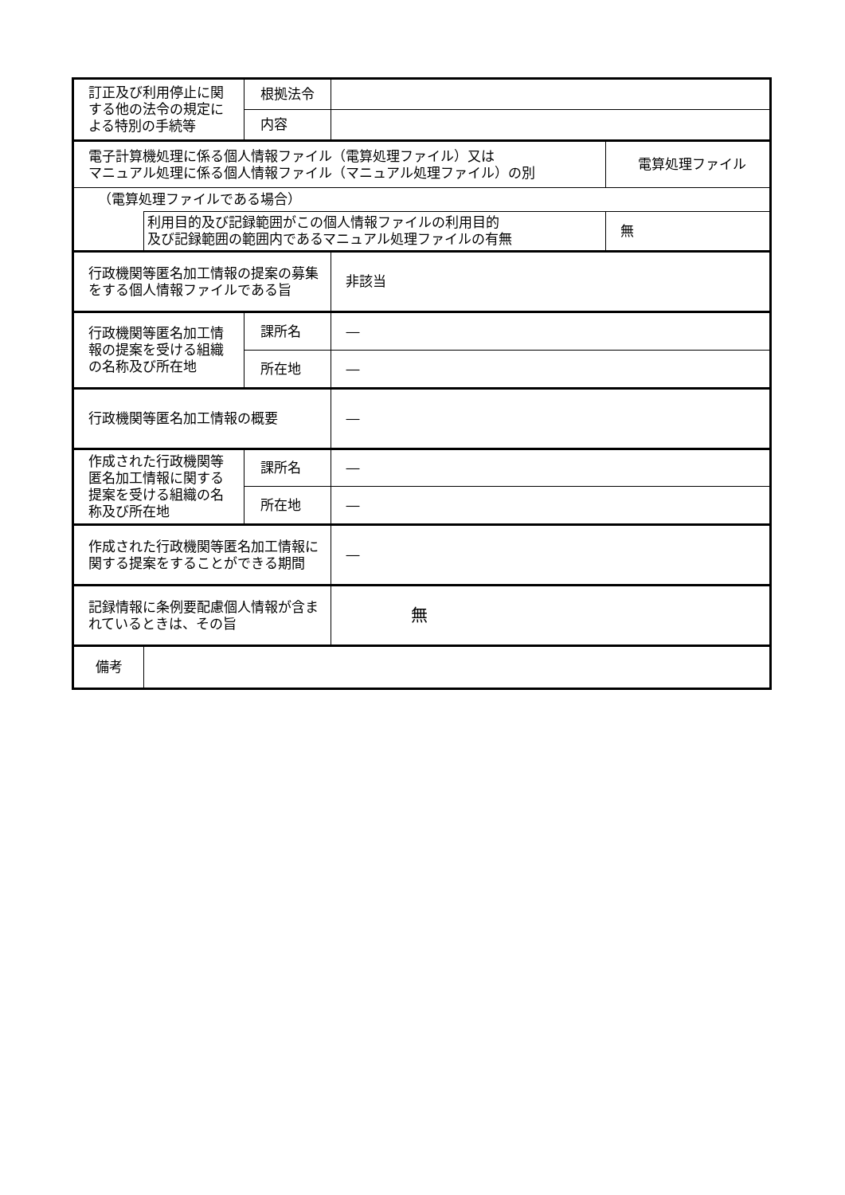| 訂正及び利用停止に関する他の法令の規定による特別の手続等 | | 根拠法令 | | |
| | | 内容 | | |
| 電子計算機処理に係る個人情報ファイル（電算処理ファイル）又は マニュアル処理に係る個人情報ファイル（マニュアル処理ファイル）の別 | | | | 電算処理ファイル |
| （電算処理ファイルである場合） | | | | |
| | 利用目的及び記録範囲がこの個人情報ファイルの利用目的 及び記録範囲の範囲内であるマニュアル処理ファイルの有無 | | | 無 |
| 行政機関等匿名加工情報の提案の募集をする個人情報ファイルである旨 | | | 非該当 | |
| 行政機関等匿名加工情報の提案を受ける組織の名称及び所在地 | | 課所名 | ― | |
| | | 所在地 | ― | |
| 行政機関等匿名加工情報の概要 | | | ― | |
| 作成された行政機関等匿名加工情報に関する提案を受ける組織の名称及び所在地 | | 課所名 | ― | |
| | | 所在地 | ― | |
| 作成された行政機関等匿名加工情報に関する提案をすることができる期間 | | | ― | |
| 記録情報に条例要配慮個人情報が含まれているときは、その旨 | | | 無 | |
| 備考 | | | | |